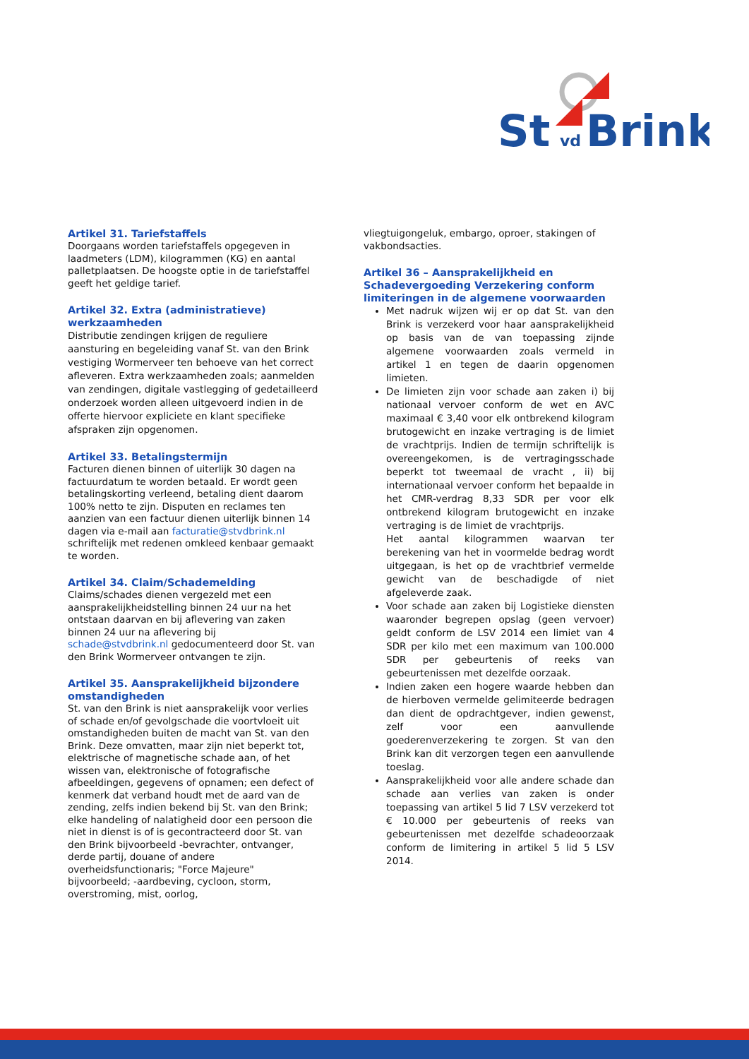St
vd
Brink
Artikel 31. Tariefstaffels
Doorgaans worden tariefstaffels opgegeven in laadmeters (LDM), kilogrammen (KG) en aantal palletplaatsen. De hoogste optie in de tariefstaffel geeft het geldige tarief.
Artikel 32. Extra (administratieve) werkzaamheden
Distributie zendingen krijgen de reguliere aansturing en begeleiding vanaf St. van den Brink vestiging Wormerveer ten behoeve van het correct afleveren. Extra werkzaamheden zoals; aanmelden van zendingen, digitale vastlegging of gedetailleerd onderzoek worden alleen uitgevoerd indien in de offerte hiervoor expliciete en klant specifieke afspraken zijn opgenomen.
Artikel 33. Betalingstermijn
Facturen dienen binnen of uiterlijk 30 dagen na factuurdatum te worden betaald. Er wordt geen betalingskorting verleend, betaling dient daarom 100% netto te zijn. Disputen en reclames ten aanzien van een factuur dienen uiterlijk binnen 14 dagen via e-mail aan facturatie@stvdbrink.nl schriftelijk met redenen omkleed kenbaar gemaakt te worden.
Artikel 34. Claim/Schademelding
Claims/schades dienen vergezeld met een aansprakelijkheidstelling binnen 24 uur na het ontstaan daarvan en bij aflevering van zaken binnen 24 uur na aflevering bij schade@stvdbrink.nl gedocumenteerd door St. van den Brink Wormerveer ontvangen te zijn.
Artikel 35. Aansprakelijkheid bijzondere omstandigheden
St. van den Brink is niet aansprakelijk voor verlies of schade en/of gevolgschade die voortvloeit uit omstandigheden buiten de macht van St. van den Brink. Deze omvatten, maar zijn niet beperkt tot, elektrische of magnetische schade aan, of het wissen van, elektronische of fotografische afbeeldingen, gegevens of opnamen; een defect of kenmerk dat verband houdt met de aard van de zending, zelfs indien bekend bij St. van den Brink; elke handeling of nalatigheid door een persoon die niet in dienst is of is gecontracteerd door St. van den Brink bijvoorbeeld -bevrachter, ontvanger, derde partij, douane of andere overheidsfunctionaris; "Force Majeure" bijvoorbeeld; -aardbeving, cycloon, storm, overstroming, mist, oorlog,
vliegtuigongeluk, embargo, oproer, stakingen of vakbondsacties.
Artikel 36 – Aansprakelijkheid en Schadevergoeding Verzekering conform limiteringen in de algemene voorwaarden
Met nadruk wijzen wij er op dat St. van den Brink is verzekerd voor haar aansprakelijkheid op basis van de van toepassing zijnde algemene voorwaarden zoals vermeld in artikel 1 en tegen de daarin opgenomen limieten.
De limieten zijn voor schade aan zaken i) bij nationaal vervoer conform de wet en AVC maximaal € 3,40 voor elk ontbrekend kilogram brutogewicht en inzake vertraging is de limiet de vrachtprijs. Indien de termijn schriftelijk is overeengekomen, is de vertragingsschade beperkt tot tweemaal de vracht , ii) bij internationaal vervoer conform het bepaalde in het CMR-verdrag 8,33 SDR per voor elk ontbrekend kilogram brutogewicht en inzake vertraging is de limiet de vrachtprijs.
Het aantal kilogrammen waarvan ter berekening van het in voormelde bedrag wordt uitgegaan, is het op de vrachtbrief vermelde gewicht van de beschadigde of niet afgeleverde zaak.
Voor schade aan zaken bij Logistieke diensten waaronder begrepen opslag (geen vervoer) geldt conform de LSV 2014 een limiet van 4 SDR per kilo met een maximum van 100.000 SDR per gebeurtenis of reeks van gebeurtenissen met dezelfde oorzaak.
Indien zaken een hogere waarde hebben dan de hierboven vermelde gelimiteerde bedragen dan dient de opdrachtgever, indien gewenst, zelf voor een aanvullende goederenverzekering te zorgen. St van den Brink kan dit verzorgen tegen een aanvullende toeslag.
Aansprakelijkheid voor alle andere schade dan schade aan verlies van zaken is onder toepassing van artikel 5 lid 7 LSV verzekerd tot € 10.000 per gebeurtenis of reeks van gebeurtenissen met dezelfde schadeoorzaak conform de limitering in artikel 5 lid 5 LSV 2014.